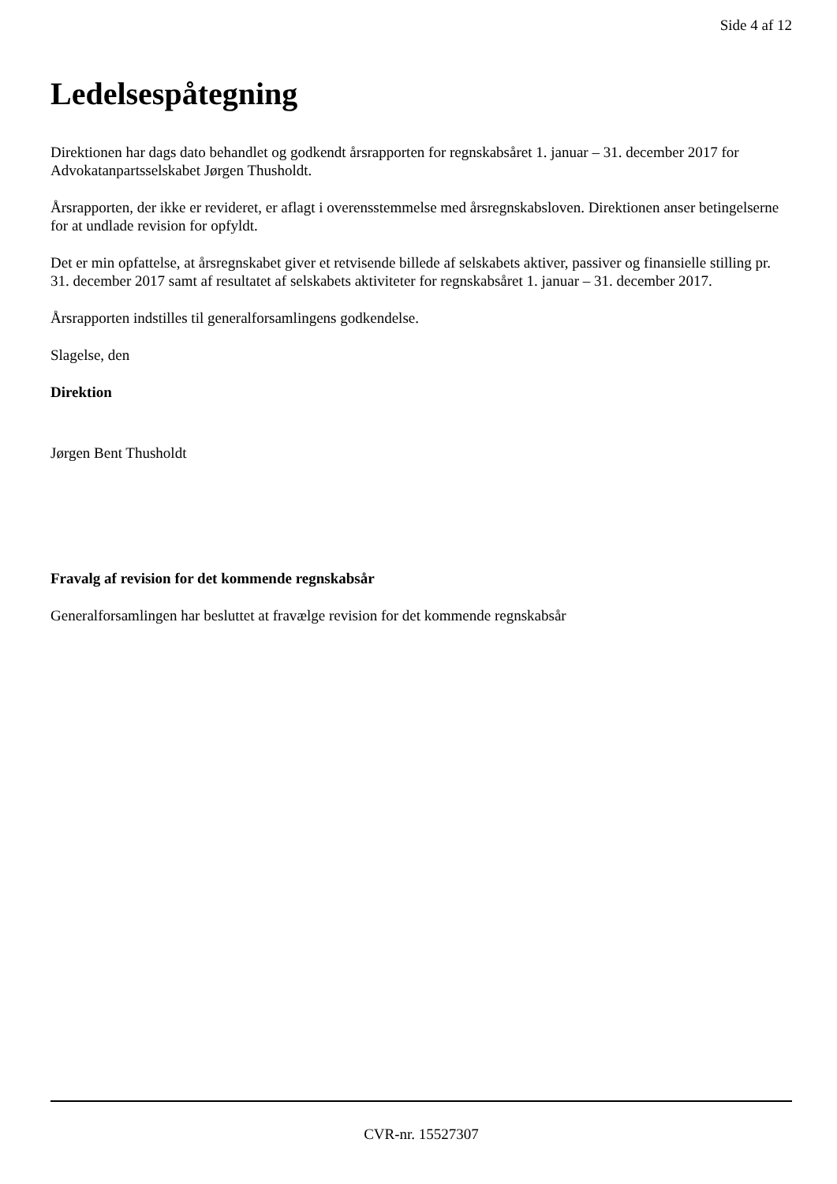Side 4 af 12
Ledelsespåtegning
Direktionen har dags dato behandlet og godkendt årsrapporten for regnskabsåret 1. januar – 31. december 2017 for Advokatanpartsselskabet Jørgen Thusholdt.
Årsrapporten, der ikke er revideret, er aflagt i overensstemmelse med årsregnskabsloven. Direktionen anser betingelserne for at undlade revision for opfyldt.
Det er min opfattelse, at årsregnskabet giver et retvisende billede af selskabets aktiver, passiver og finansielle stilling pr. 31. december 2017 samt af resultatet af selskabets aktiviteter for regnskabsåret 1. januar – 31. december 2017.
Årsrapporten indstilles til generalforsamlingens godkendelse.
Slagelse, den
Direktion
Jørgen Bent Thusholdt
Fravalg af revision for det kommende regnskabsår
Generalforsamlingen har besluttet at fravælge revision for det kommende regnskabsår
CVR-nr. 15527307